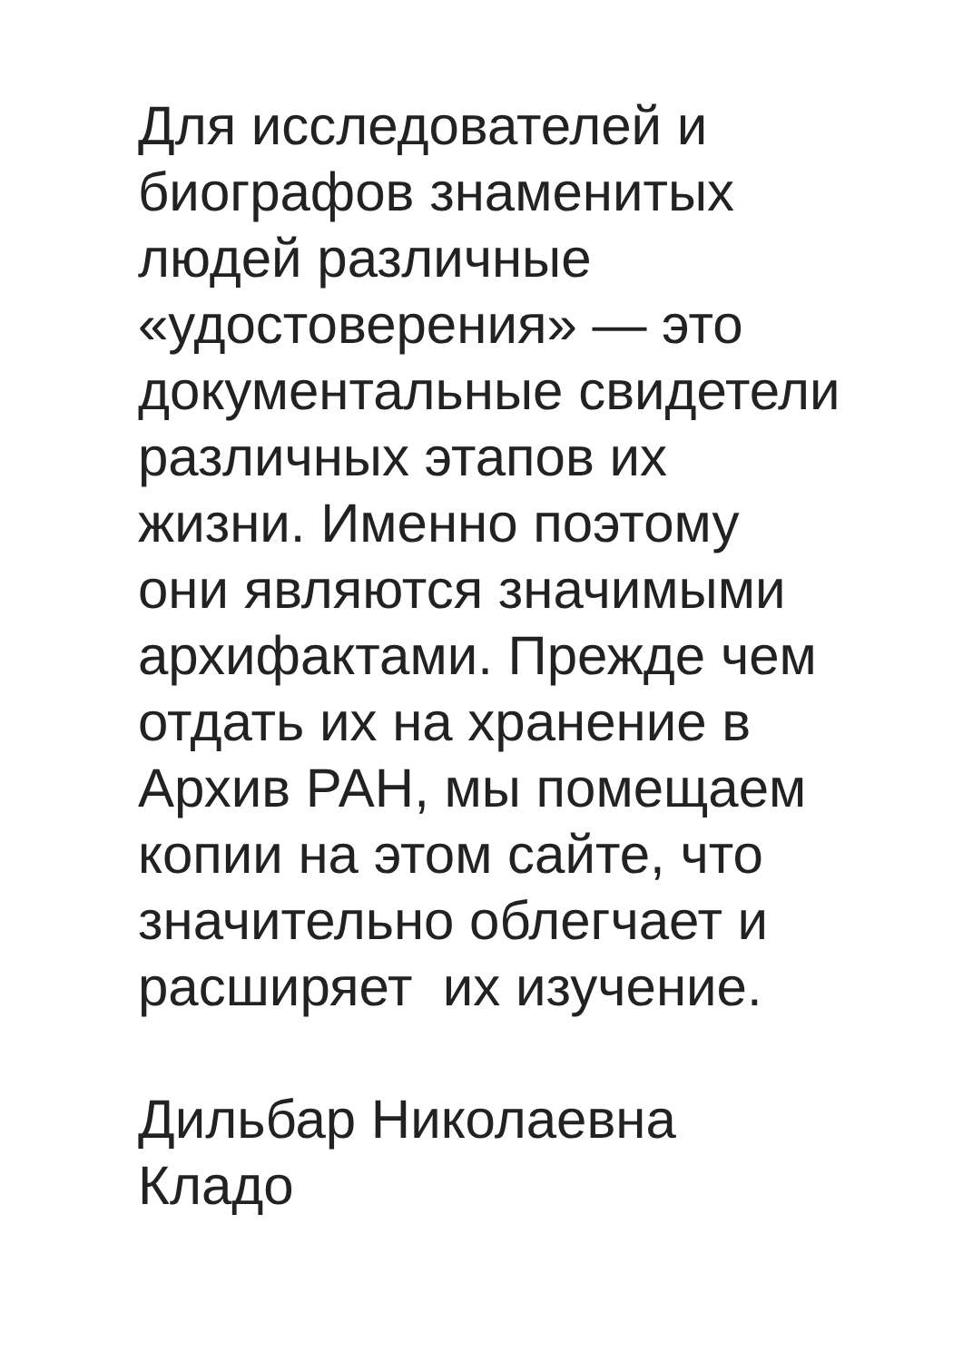Для исследователей и
биографов знаменитых
людей различные
«удостоверения» — это
документальные свидетели
различных этапов их
жизни. Именно поэтому
они являются значимыми
архифактами. Прежде чем
отдать их на хранение в
Архив РАН, мы помещаем
копии на этом сайте, что
значительно облегчает и
расширяет их изучение.
Дильбар Николаевна
Кладо